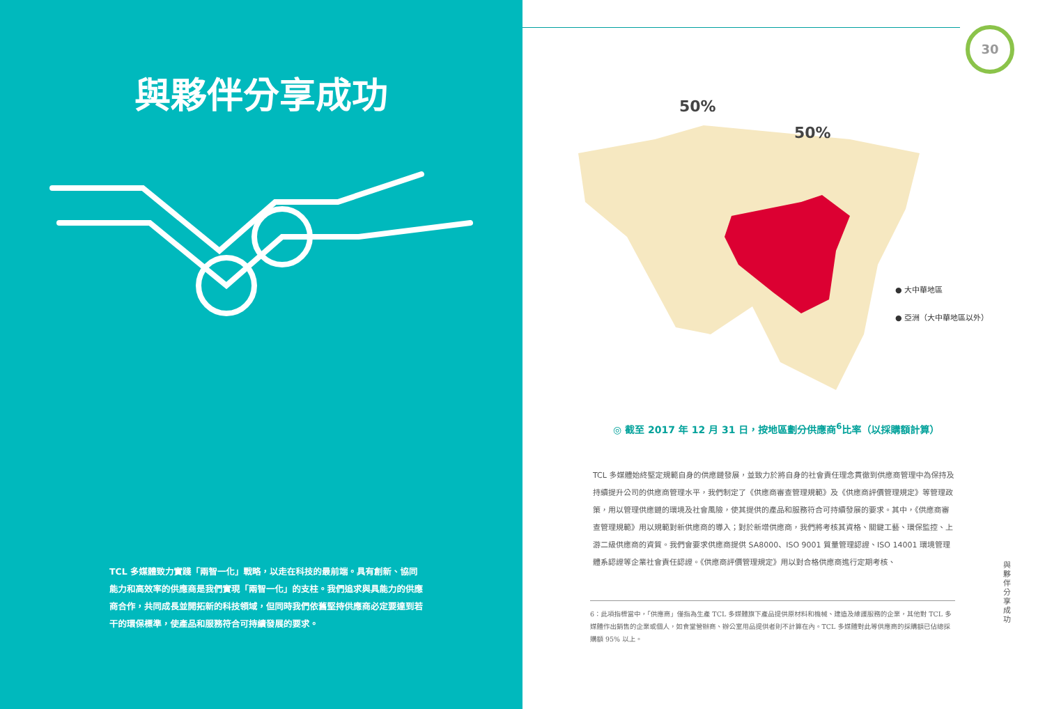與夥伴分享成功
TCL 多媒體致力實踐「兩智一化」戰略，以走在科技的最前端。具有創新、協同能力和高效率的供應商是我們實現「兩智一化」的支柱。我們追求與具能力的供應商合作，共同成長並開拓新的科技領域，但同時我們依舊堅持供應商必定要達到若干的環保標準，使產品和服務符合可持續發展的要求。
30
50%
50%
● 大中華地區
● 亞洲（大中華地區以外）
◎ 截至 2017 年 12 月 31 日，按地區劃分供應商<sup>6</sup>比率（以採購額計算）
TCL 多媒體始終堅定規範自身的供應鏈發展，並致力於將自身的社會責任理念貫徹到供應商管理中為保持及持續提升公司的供應商管理水平，我們制定了《供應商審查管理規範》及《供應商評價管理規定》等管理政策，用以管理供應鏈的環境及社會風險，使其提供的產品和服務符合可持續發展的要求。其中，《供應商審查管理規範》用以規範對新供應商的導入；對於新增供應商，我們將考核其資格、關鍵工藝、環保監控、上游二級供應商的資質。我們會要求供應商提供 SA8000、ISO 9001 質量管理認證、ISO 14001 環境管理體系認證等企業社會責任認證。《供應商評價管理規定》用以對合格供應商進行定期考核、
6：此項指標當中，「供應商」僅指為生產 TCL 多媒體旗下產品提供原材料和機械、建造及維護服務的企業，其他對 TCL 多媒體作出銷售的企業或個人，如食堂營辦商、辦公室用品提供者則不計算在內。TCL 多媒體對此等供應商的採購額已佔總採購額 95% 以上。
與夥伴分享成功